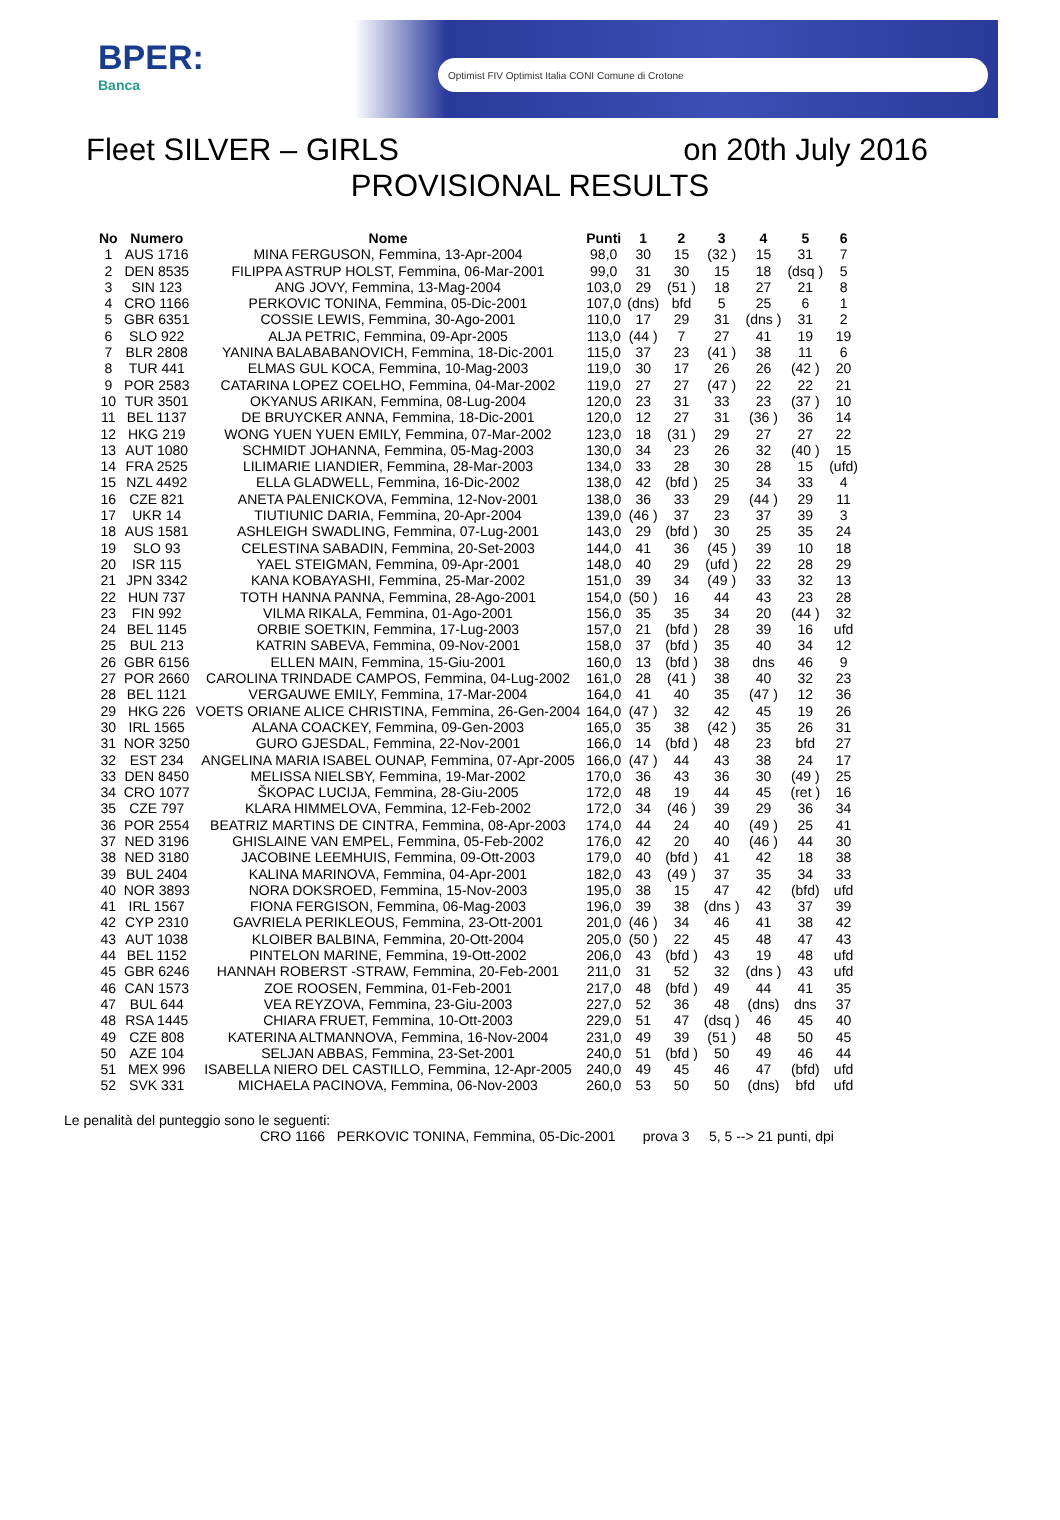BPER:
Banca
Optimist FIV Optimist Italia CONI Comune di Crotone
Fleet SILVER – GIRLS on 20th July 2016
PROVISIONAL RESULTS
| No | Numero | Nome | Punti | 1 | 2 | 3 | 4 | 5 | 6 |
| --- | --- | --- | --- | --- | --- | --- | --- | --- | --- |
| 1 | AUS 1716 | MINA FERGUSON, Femmina, 13-Apr-2004 | 98,0 | 30 | 15 | (32 ) | 15 | 31 | 7 |
| 2 | DEN 8535 | FILIPPA ASTRUP HOLST, Femmina, 06-Mar-2001 | 99,0 | 31 | 30 | 15 | 18 | (dsq ) | 5 |
| 3 | SIN 123 | ANG JOVY, Femmina, 13-Mag-2004 | 103,0 | 29 | (51 ) | 18 | 27 | 21 | 8 |
| 4 | CRO 1166 | PERKOVIC TONINA, Femmina, 05-Dic-2001 | 107,0 | (dns) | bfd | 5 | 25 | 6 | 1 |
| 5 | GBR 6351 | COSSIE LEWIS, Femmina, 30-Ago-2001 | 110,0 | 17 | 29 | 31 | (dns ) | 31 | 2 |
| 6 | SLO 922 | ALJA PETRIC, Femmina, 09-Apr-2005 | 113,0 | (44 ) | 7 | 27 | 41 | 19 | 19 |
| 7 | BLR 2808 | YANINA BALABABANOVICH, Femmina, 18-Dic-2001 | 115,0 | 37 | 23 | (41 ) | 38 | 11 | 6 |
| 8 | TUR 441 | ELMAS GUL KOCA, Femmina, 10-Mag-2003 | 119,0 | 30 | 17 | 26 | 26 | (42 ) | 20 |
| 9 | POR 2583 | CATARINA LOPEZ COELHO, Femmina, 04-Mar-2002 | 119,0 | 27 | 27 | (47 ) | 22 | 22 | 21 |
| 10 | TUR 3501 | OKYANUS ARIKAN, Femmina, 08-Lug-2004 | 120,0 | 23 | 31 | 33 | 23 | (37 ) | 10 |
| 11 | BEL 1137 | DE BRUYCKER ANNA, Femmina, 18-Dic-2001 | 120,0 | 12 | 27 | 31 | (36 ) | 36 | 14 |
| 12 | HKG 219 | WONG YUEN YUEN EMILY, Femmina, 07-Mar-2002 | 123,0 | 18 | (31 ) | 29 | 27 | 27 | 22 |
| 13 | AUT 1080 | SCHMIDT JOHANNA, Femmina, 05-Mag-2003 | 130,0 | 34 | 23 | 26 | 32 | (40 ) | 15 |
| 14 | FRA 2525 | LILIMARIE LIANDIER, Femmina, 28-Mar-2003 | 134,0 | 33 | 28 | 30 | 28 | 15 | (ufd) |
| 15 | NZL 4492 | ELLA GLADWELL, Femmina, 16-Dic-2002 | 138,0 | 42 | (bfd ) | 25 | 34 | 33 | 4 |
| 16 | CZE 821 | ANETA PALENICKOVA, Femmina, 12-Nov-2001 | 138,0 | 36 | 33 | 29 | (44 ) | 29 | 11 |
| 17 | UKR 14 | TIUTIUNIC DARIA, Femmina, 20-Apr-2004 | 139,0 | (46 ) | 37 | 23 | 37 | 39 | 3 |
| 18 | AUS 1581 | ASHLEIGH SWADLING, Femmina, 07-Lug-2001 | 143,0 | 29 | (bfd ) | 30 | 25 | 35 | 24 |
| 19 | SLO 93 | CELESTINA SABADIN, Femmina, 20-Set-2003 | 144,0 | 41 | 36 | (45 ) | 39 | 10 | 18 |
| 20 | ISR 115 | YAEL STEIGMAN, Femmina, 09-Apr-2001 | 148,0 | 40 | 29 | (ufd ) | 22 | 28 | 29 |
| 21 | JPN 3342 | KANA KOBAYASHI, Femmina, 25-Mar-2002 | 151,0 | 39 | 34 | (49 ) | 33 | 32 | 13 |
| 22 | HUN 737 | TOTH HANNA PANNA, Femmina, 28-Ago-2001 | 154,0 | (50 ) | 16 | 44 | 43 | 23 | 28 |
| 23 | FIN 992 | VILMA RIKALA, Femmina, 01-Ago-2001 | 156,0 | 35 | 35 | 34 | 20 | (44 ) | 32 |
| 24 | BEL 1145 | ORBIE SOETKIN, Femmina, 17-Lug-2003 | 157,0 | 21 | (bfd ) | 28 | 39 | 16 | ufd |
| 25 | BUL 213 | KATRIN SABEVA, Femmina, 09-Nov-2001 | 158,0 | 37 | (bfd ) | 35 | 40 | 34 | 12 |
| 26 | GBR 6156 | ELLEN MAIN, Femmina, 15-Giu-2001 | 160,0 | 13 | (bfd ) | 38 | dns | 46 | 9 |
| 27 | POR 2660 | CAROLINA TRINDADE CAMPOS, Femmina, 04-Lug-2002 | 161,0 | 28 | (41 ) | 38 | 40 | 32 | 23 |
| 28 | BEL 1121 | VERGAUWE EMILY, Femmina, 17-Mar-2004 | 164,0 | 41 | 40 | 35 | (47 ) | 12 | 36 |
| 29 | HKG 226 | VOETS ORIANE ALICE CHRISTINA, Femmina, 26-Gen-2004 | 164,0 | (47 ) | 32 | 42 | 45 | 19 | 26 |
| 30 | IRL 1565 | ALANA COACKEY, Femmina, 09-Gen-2003 | 165,0 | 35 | 38 | (42 ) | 35 | 26 | 31 |
| 31 | NOR 3250 | GURO GJESDAL, Femmina, 22-Nov-2001 | 166,0 | 14 | (bfd ) | 48 | 23 | bfd | 27 |
| 32 | EST 234 | ANGELINA MARIA ISABEL OUNAP, Femmina, 07-Apr-2005 | 166,0 | (47 ) | 44 | 43 | 38 | 24 | 17 |
| 33 | DEN 8450 | MELISSA NIELSBY, Femmina, 19-Mar-2002 | 170,0 | 36 | 43 | 36 | 30 | (49 ) | 25 |
| 34 | CRO 1077 | ŠKOPAC LUCIJA, Femmina, 28-Giu-2005 | 172,0 | 48 | 19 | 44 | 45 | (ret ) | 16 |
| 35 | CZE 797 | KLARA HIMMELOVA, Femmina, 12-Feb-2002 | 172,0 | 34 | (46 ) | 39 | 29 | 36 | 34 |
| 36 | POR 2554 | BEATRIZ MARTINS DE CINTRA, Femmina, 08-Apr-2003 | 174,0 | 44 | 24 | 40 | (49 ) | 25 | 41 |
| 37 | NED 3196 | GHISLAINE VAN EMPEL, Femmina, 05-Feb-2002 | 176,0 | 42 | 20 | 40 | (46 ) | 44 | 30 |
| 38 | NED 3180 | JACOBINE LEEMHUIS, Femmina, 09-Ott-2003 | 179,0 | 40 | (bfd ) | 41 | 42 | 18 | 38 |
| 39 | BUL 2404 | KALINA MARINOVA, Femmina, 04-Apr-2001 | 182,0 | 43 | (49 ) | 37 | 35 | 34 | 33 |
| 40 | NOR 3893 | NORA DOKSROED, Femmina, 15-Nov-2003 | 195,0 | 38 | 15 | 47 | 42 | (bfd) | ufd |
| 41 | IRL 1567 | FIONA FERGISON, Femmina, 06-Mag-2003 | 196,0 | 39 | 38 | (dns ) | 43 | 37 | 39 |
| 42 | CYP 2310 | GAVRIELA PERIKLEOUS, Femmina, 23-Ott-2001 | 201,0 | (46 ) | 34 | 46 | 41 | 38 | 42 |
| 43 | AUT 1038 | KLOIBER BALBINA, Femmina, 20-Ott-2004 | 205,0 | (50 ) | 22 | 45 | 48 | 47 | 43 |
| 44 | BEL 1152 | PINTELON MARINE, Femmina, 19-Ott-2002 | 206,0 | 43 | (bfd ) | 43 | 19 | 48 | ufd |
| 45 | GBR 6246 | HANNAH ROBERST -STRAW, Femmina, 20-Feb-2001 | 211,0 | 31 | 52 | 32 | (dns ) | 43 | ufd |
| 46 | CAN 1573 | ZOE ROOSEN, Femmina, 01-Feb-2001 | 217,0 | 48 | (bfd ) | 49 | 44 | 41 | 35 |
| 47 | BUL 644 | VEA REYZOVA, Femmina, 23-Giu-2003 | 227,0 | 52 | 36 | 48 | (dns) | dns | 37 |
| 48 | RSA 1445 | CHIARA FRUET, Femmina, 10-Ott-2003 | 229,0 | 51 | 47 | (dsq ) | 46 | 45 | 40 |
| 49 | CZE 808 | KATERINA ALTMANNOVA, Femmina, 16-Nov-2004 | 231,0 | 49 | 39 | (51 ) | 48 | 50 | 45 |
| 50 | AZE 104 | SELJAN ABBAS, Femmina, 23-Set-2001 | 240,0 | 51 | (bfd ) | 50 | 49 | 46 | 44 |
| 51 | MEX 996 | ISABELLA NIERO DEL CASTILLO, Femmina, 12-Apr-2005 | 240,0 | 49 | 45 | 46 | 47 | (bfd) | ufd |
| 52 | SVK 331 | MICHAELA PACINOVA, Femmina, 06-Nov-2003 | 260,0 | 53 | 50 | 50 | (dns) | bfd | ufd |
Le penalità del punteggio sono le seguenti:
CRO 1166 PERKOVIC TONINA, Femmina, 05-Dic-2001 prova 3 5, 5 --> 21 punti, dpi